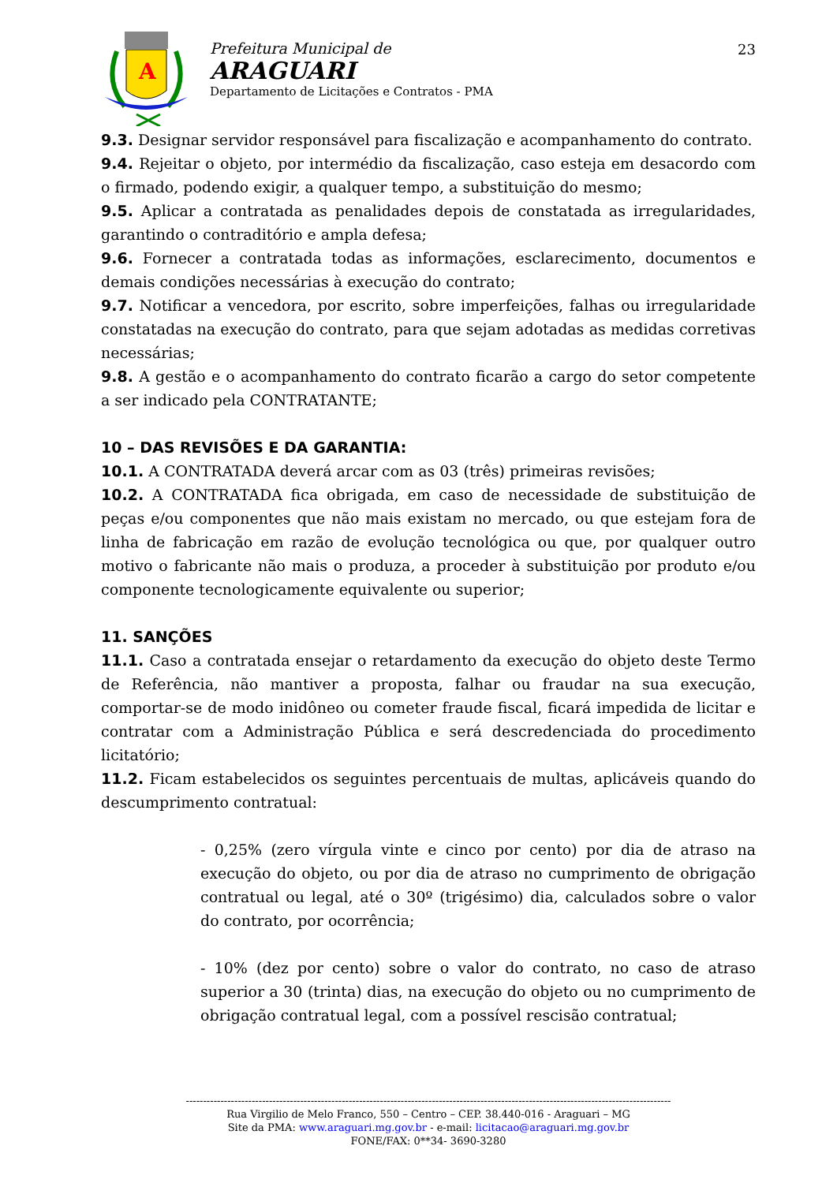A
Prefeitura Municipal de
ARAGUARI
Departamento de Licitações e Contratos - PMA
23
9.3. Designar servidor responsável para fiscalização e acompanhamento do contrato.
9.4. Rejeitar o objeto, por intermédio da fiscalização, caso esteja em desacordo com o firmado, podendo exigir, a qualquer tempo, a substituição do mesmo;
9.5. Aplicar a contratada as penalidades depois de constatada as irregularidades, garantindo o contraditório e ampla defesa;
9.6. Fornecer a contratada todas as informações, esclarecimento, documentos e demais condições necessárias à execução do contrato;
9.7. Notificar a vencedora, por escrito, sobre imperfeições, falhas ou irregularidade constatadas na execução do contrato, para que sejam adotadas as medidas corretivas necessárias;
9.8. A gestão e o acompanhamento do contrato ficarão a cargo do setor competente a ser indicado pela CONTRATANTE;
10 – DAS REVISÕES E DA GARANTIA:
10.1. A CONTRATADA deverá arcar com as 03 (três) primeiras revisões;
10.2. A CONTRATADA fica obrigada, em caso de necessidade de substituição de peças e/ou componentes que não mais existam no mercado, ou que estejam fora de linha de fabricação em razão de evolução tecnológica ou que, por qualquer outro motivo o fabricante não mais o produza, a proceder à substituição por produto e/ou componente tecnologicamente equivalente ou superior;
11. SANÇÕES
11.1. Caso a contratada ensejar o retardamento da execução do objeto deste Termo de Referência, não mantiver a proposta, falhar ou fraudar na sua execução, comportar-se de modo inidôneo ou cometer fraude fiscal, ficará impedida de licitar e contratar com a Administração Pública e será descredenciada do procedimento licitatório;
11.2. Ficam estabelecidos os seguintes percentuais de multas, aplicáveis quando do descumprimento contratual:
- 0,25% (zero vírgula vinte e cinco por cento) por dia de atraso na execução do objeto, ou por dia de atraso no cumprimento de obrigação contratual ou legal, até o 30º (trigésimo) dia, calculados sobre o valor do contrato, por ocorrência;
- 10% (dez por cento) sobre o valor do contrato, no caso de atraso superior a 30 (trinta) dias, na execução do objeto ou no cumprimento de obrigação contratual legal, com a possível rescisão contratual;
--------------------------------------------------------------------------------------------------------------------------------------------
Rua Virgilio de Melo Franco, 550 – Centro – CEP. 38.440-016 - Araguari – MG
Site da PMA: www.araguari.mg.gov.br - e-mail: licitacao@araguari.mg.gov.br
FONE/FAX: 0**34- 3690-3280